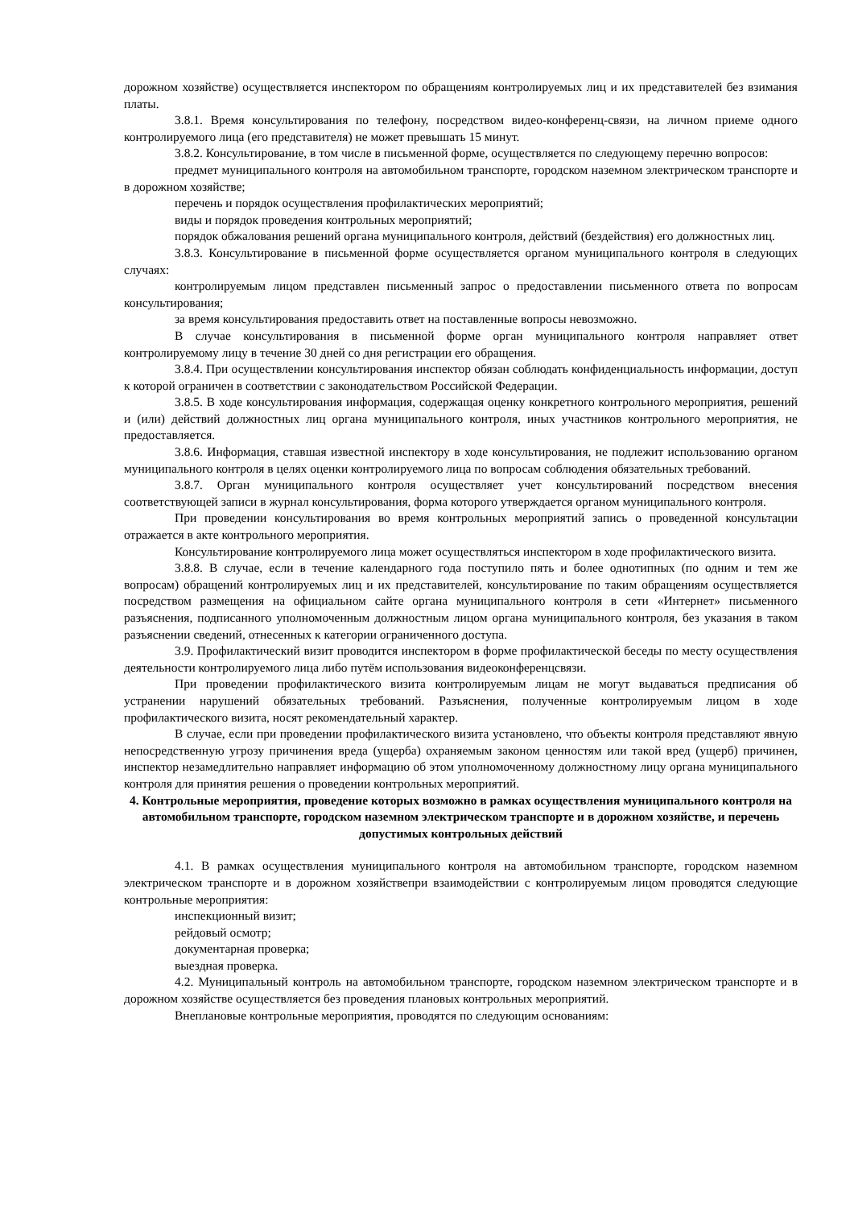дорожном хозяйстве) осуществляется инспектором по обращениям контролируемых лиц и их представителей без взимания платы.
3.8.1. Время консультирования по телефону, посредством видео-конференц-связи, на личном приеме одного контролируемого лица (его представителя) не может превышать 15 минут.
3.8.2. Консультирование, в том числе в письменной форме, осуществляется по следующему перечню вопросов:
предмет муниципального контроля на автомобильном транспорте, городском наземном электрическом транспорте и в дорожном хозяйстве;
перечень и порядок осуществления профилактических мероприятий;
виды и порядок проведения контрольных мероприятий;
порядок обжалования решений органа муниципального контроля, действий (бездействия) его должностных лиц.
3.8.3. Консультирование в письменной форме осуществляется органом муниципального контроля в следующих случаях:
контролируемым лицом представлен письменный запрос о предоставлении письменного ответа по вопросам консультирования;
за время консультирования предоставить ответ на поставленные вопросы невозможно.
В случае консультирования в письменной форме орган муниципального контроля направляет ответ контролируемому лицу в течение 30 дней со дня регистрации его обращения.
3.8.4. При осуществлении консультирования инспектор обязан соблюдать конфиденциальность информации, доступ к которой ограничен в соответствии с законодательством Российской Федерации.
3.8.5. В ходе консультирования информация, содержащая оценку конкретного контрольного мероприятия, решений и (или) действий должностных лиц органа муниципального контроля, иных участников контрольного мероприятия, не предоставляется.
3.8.6. Информация, ставшая известной инспектору в ходе консультирования, не подлежит использованию органом муниципального контроля в целях оценки контролируемого лица по вопросам соблюдения обязательных требований.
3.8.7. Орган муниципального контроля осуществляет учет консультирований посредством внесения соответствующей записи в журнал консультирования, форма которого утверждается органом муниципального контроля.
При проведении консультирования во время контрольных мероприятий запись о проведенной консультации отражается в акте контрольного мероприятия.
Консультирование контролируемого лица может осуществляться инспектором в ходе профилактического визита.
3.8.8. В случае, если в течение календарного года поступило пять и более однотипных (по одним и тем же вопросам) обращений контролируемых лиц и их представителей, консультирование по таким обращениям осуществляется посредством размещения на официальном сайте органа муниципального контроля в сети «Интернет» письменного разъяснения, подписанного уполномоченным должностным лицом органа муниципального контроля, без указания в таком разъяснении сведений, отнесенных к категории ограниченного доступа.
3.9. Профилактический визит проводится инспектором в форме профилактической беседы по месту осуществления деятельности контролируемого лица либо путём использования видеоконференцсвязи.
При проведении профилактического визита контролируемым лицам не могут выдаваться предписания об устранении нарушений обязательных требований. Разъяснения, полученные контролируемым лицом в ходе профилактического визита, носят рекомендательный характер.
В случае, если при проведении профилактического визита установлено, что объекты контроля представляют явную непосредственную угрозу причинения вреда (ущерба) охраняемым законом ценностям или такой вред (ущерб) причинен, инспектор незамедлительно направляет информацию об этом уполномоченному должностному лицу органа муниципального контроля для принятия решения о проведении контрольных мероприятий.
4. Контрольные мероприятия, проведение которых возможно в рамках осуществления муниципального контроля на автомобильном транспорте, городском наземном электрическом транспорте и в дорожном хозяйстве, и перечень допустимых контрольных действий
4.1. В рамках осуществления муниципального контроля на автомобильном транспорте, городском наземном электрическом транспорте и в дорожном хозяйствепри взаимодействии с контролируемым лицом проводятся следующие контрольные мероприятия:
инспекционный визит;
рейдовый осмотр;
документарная проверка;
выездная проверка.
4.2. Муниципальный контроль на автомобильном транспорте, городском наземном электрическом транспорте и в дорожном хозяйстве осуществляется без проведения плановых контрольных мероприятий.
Внеплановые контрольные мероприятия, проводятся по следующим основаниям: